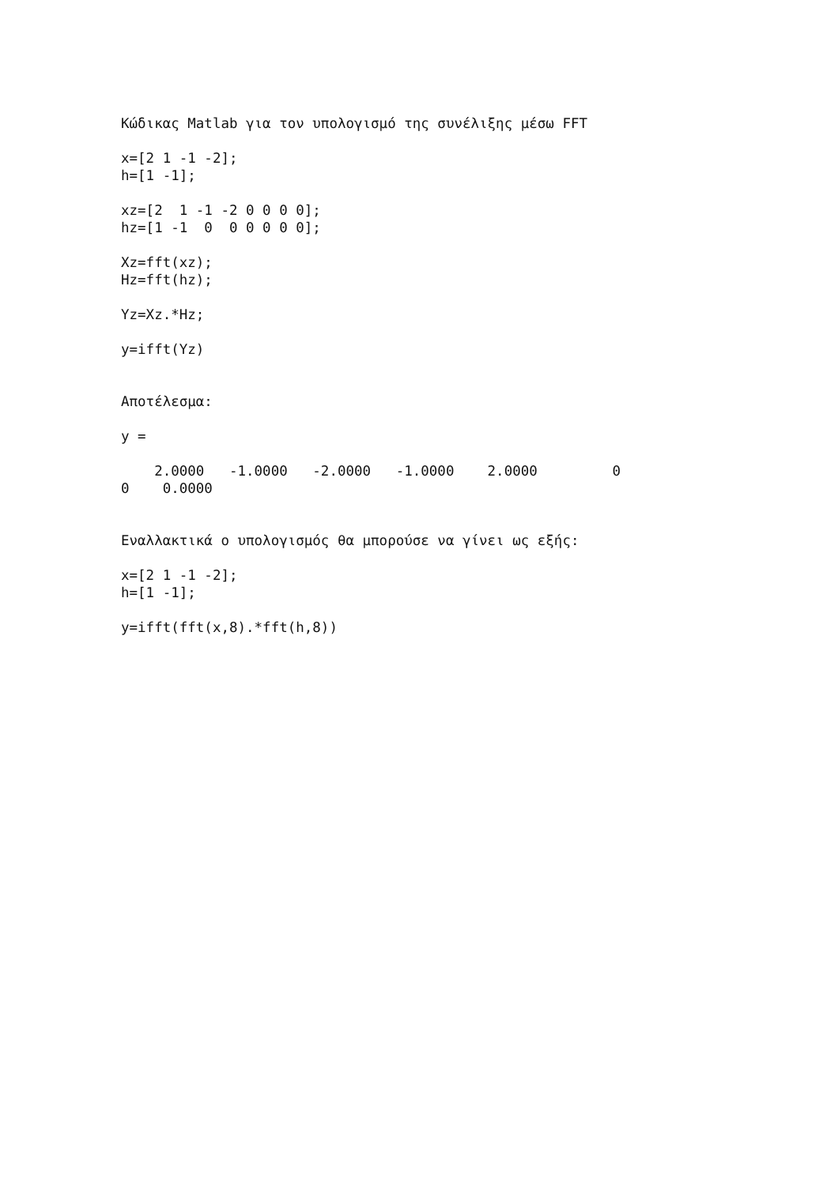Κώδικας Matlab για τον υπολογισμό της συνέλιξης μέσω FFT

x=[2 1 -1 -2];
h=[1 -1];

xz=[2  1 -1 -2 0 0 0 0];
hz=[1 -1  0  0 0 0 0 0];

Xz=fft(xz);
Hz=fft(hz);

Yz=Xz.*Hz;

y=ifft(Yz)


Αποτέλεσμα:

y =

    2.0000   -1.0000   -2.0000   -1.0000    2.0000         0
0    0.0000


Εναλλακτικά ο υπολογισμός θα μπορούσε να γίνει ως εξής:

x=[2 1 -1 -2];
h=[1 -1];

y=ifft(fft(x,8).*fft(h,8))